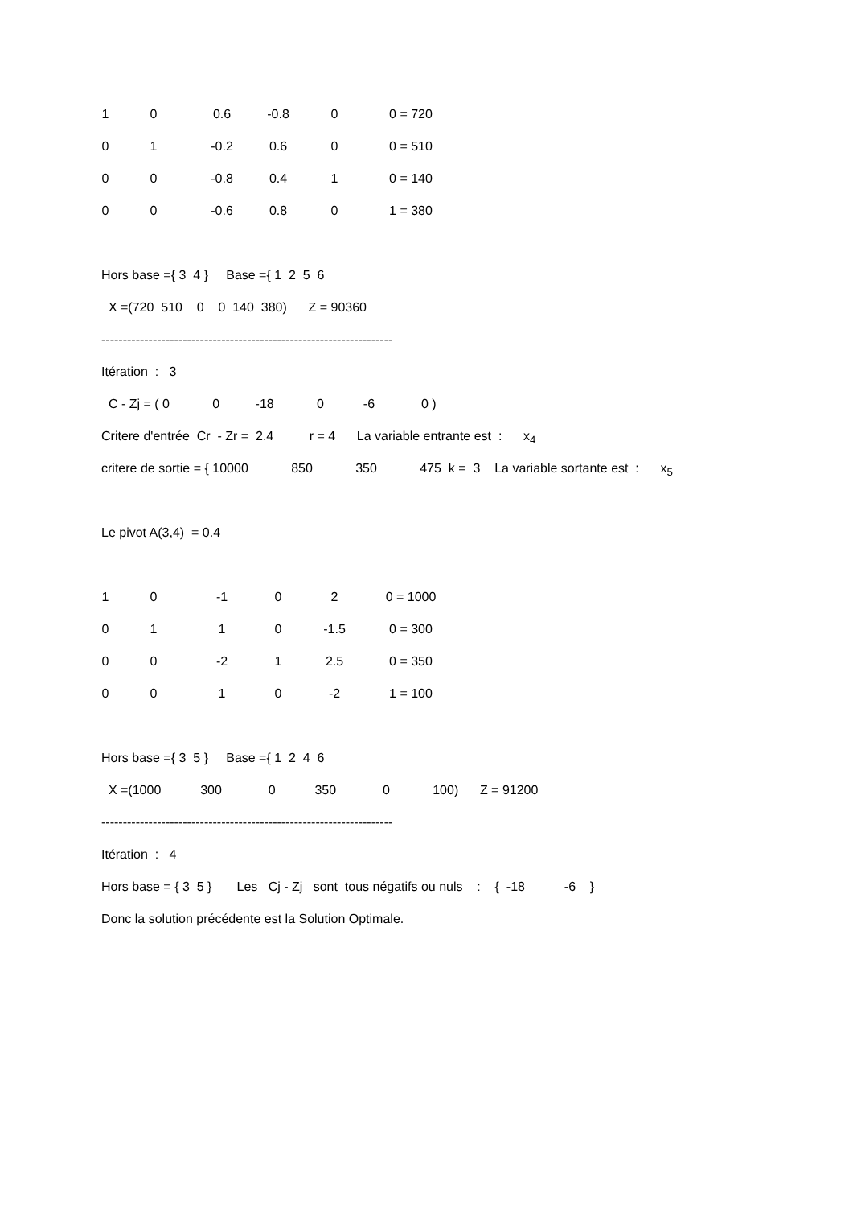| 1 | 0 | 0.6 | -0.8 | 0 | 0 = 720 |
| 0 | 1 | -0.2 | 0.6 | 0 | 0 = 510 |
| 0 | 0 | -0.8 | 0.4 | 1 | 0 = 140 |
| 0 | 0 | -0.6 | 0.8 | 0 | 1 = 380 |
Hors base ={ 3 4 } Base ={ 1 2 5 6
X =(720 510 0 0 140 380) Z = 90360
--------------------------------------------------------------------
Itération : 3
C - Zj = ( 0 0 -18 0 -6 0 )
Critere d'entrée Cr - Zr = 2.4 r = 4 La variable entrante est : x<sub>4</sub>
critere de sortie = { 10000 850 350 475 k = 3 La variable sortante est : x<sub>5</sub>
Le pivot A(3,4) = 0.4
| 1 | 0 | -1 | 0 | 2 | 0 = 1000 |
| 0 | 1 | 1 | 0 | -1.5 | 0 = 300 |
| 0 | 0 | -2 | 1 | 2.5 | 0 = 350 |
| 0 | 0 | 1 | 0 | -2 | 1 = 100 |
Hors base ={ 3 5 } Base ={ 1 2 4 6
X =(1000 300 0 350 0 100) Z = 91200
--------------------------------------------------------------------
Itération : 4
Hors base = { 3 5 } Les Cj - Zj sont tous négatifs ou nuls : { -18 -6 }
Donc la solution précédente est la Solution Optimale.